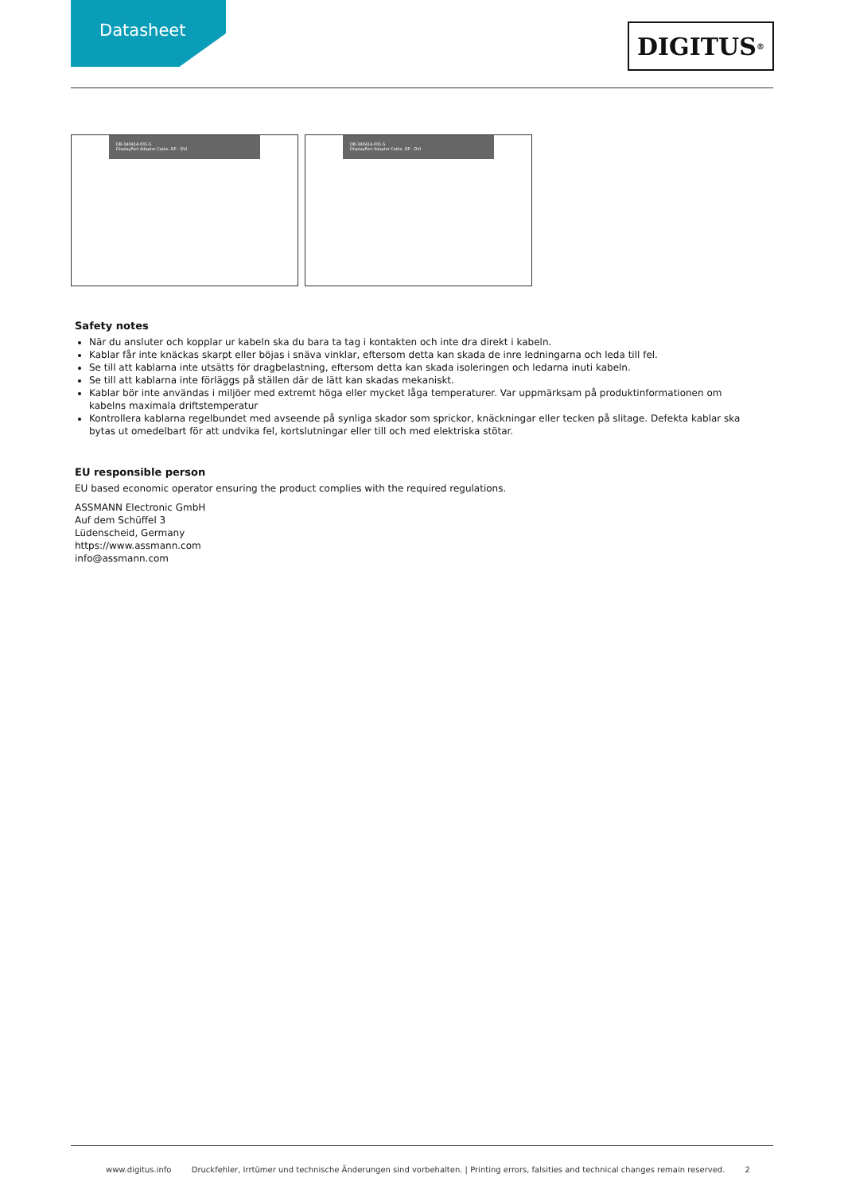Datasheet DIGITUS<sup>®</sup>
DB-340414-001-S
DisplayPort Adapter Cable, DP - DVI
DB-340414-001-S
DisplayPort Adapter Cable, DP - DVI
Safety notes
När du ansluter och kopplar ur kabeln ska du bara ta tag i kontakten och inte dra direkt i kabeln.
Kablar får inte knäckas skarpt eller böjas i snäva vinklar, eftersom detta kan skada de inre ledningarna och leda till fel.
Se till att kablarna inte utsätts för dragbelastning, eftersom detta kan skada isoleringen och ledarna inuti kabeln.
Se till att kablarna inte förläggs på ställen där de lätt kan skadas mekaniskt.
Kablar bör inte användas i miljöer med extremt höga eller mycket låga temperaturer. Var uppmärksam på produktinformationen om kabelns maximala driftstemperatur
Kontrollera kablarna regelbundet med avseende på synliga skador som sprickor, knäckningar eller tecken på slitage. Defekta kablar ska bytas ut omedelbart för att undvika fel, kortslutningar eller till och med elektriska stötar.
EU responsible person
EU based economic operator ensuring the product complies with the required regulations.
ASSMANN Electronic GmbH
Auf dem Schüffel 3
Lüdenscheid, Germany
https://www.assmann.com
info@assmann.com
www.digitus.info Druckfehler, Irrtümer und technische Änderungen sind vorbehalten. | Printing errors, falsities and technical changes remain reserved. 2